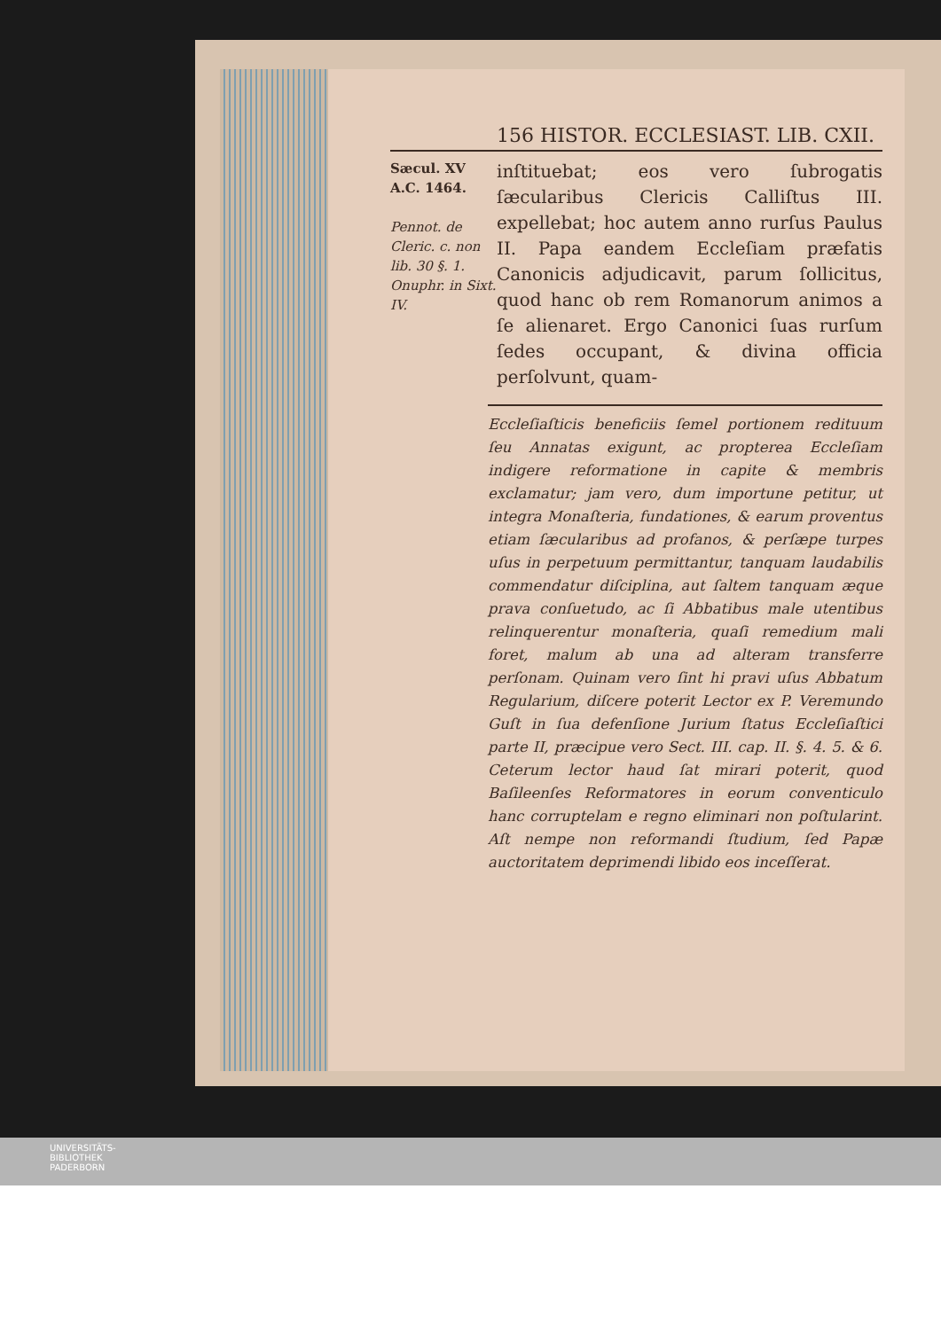156 HISTOR. ECCLESIAST. LIB. CXII.
Sæcul. XV
A.C. 1464.
Pennot. de Cleric. c. non lib. 30 §. 1. Onuphr. in Sixt. IV.
inſtituebat; eos vero ſubrogatis ſæcularibus Clericis Calliſtus III. expellebat; hoc autem anno rurſus Paulus II. Papa eandem Eccleſiam præfatis Canonicis adjudicavit, parum ſollicitus, quod hanc ob rem Romanorum animos a ſe alienaret. Ergo Canonici ſuas rurſum ſedes occupant, & divina officia perſolvunt, quam-
Eccleſiaſticis beneficiis ſemel portionem redituum ſeu Annatas exigunt, ac propterea Eccleſiam indigere reformatione in capite & membris exclamatur; jam vero, dum importune petitur, ut integra Monaſteria, fundationes, & earum proventus etiam ſæcularibus ad profanos, & perſæpe turpes uſus in perpetuum permittantur, tanquam laudabilis commendatur diſciplina, aut ſaltem tanquam æque prava conſuetudo, ac ſi Abbatibus male utentibus relinquerentur monaſteria, quaſi remedium mali foret, malum ab una ad alteram transferre perſonam. Quinam vero ſint hi pravi uſus Abbatum Regularium, diſcere poterit Lector ex P. Veremundo Guſt in ſua defenſione Jurium ſtatus Eccleſiaſtici parte II, præcipue vero Sect. III. cap. II. §. 4. 5. & 6. Ceterum lector haud ſat mirari poterit, quod Baſileenſes Reformatores in eorum conventiculo hanc corruptelam e regno eliminari non poſtularint. Aſt nempe non reformandi ſtudium, ſed Papæ auctoritatem deprimendi libido eos inceſſerat.
UNIVERSITÄTS-
BIBLIOTHEK
PADERBORN